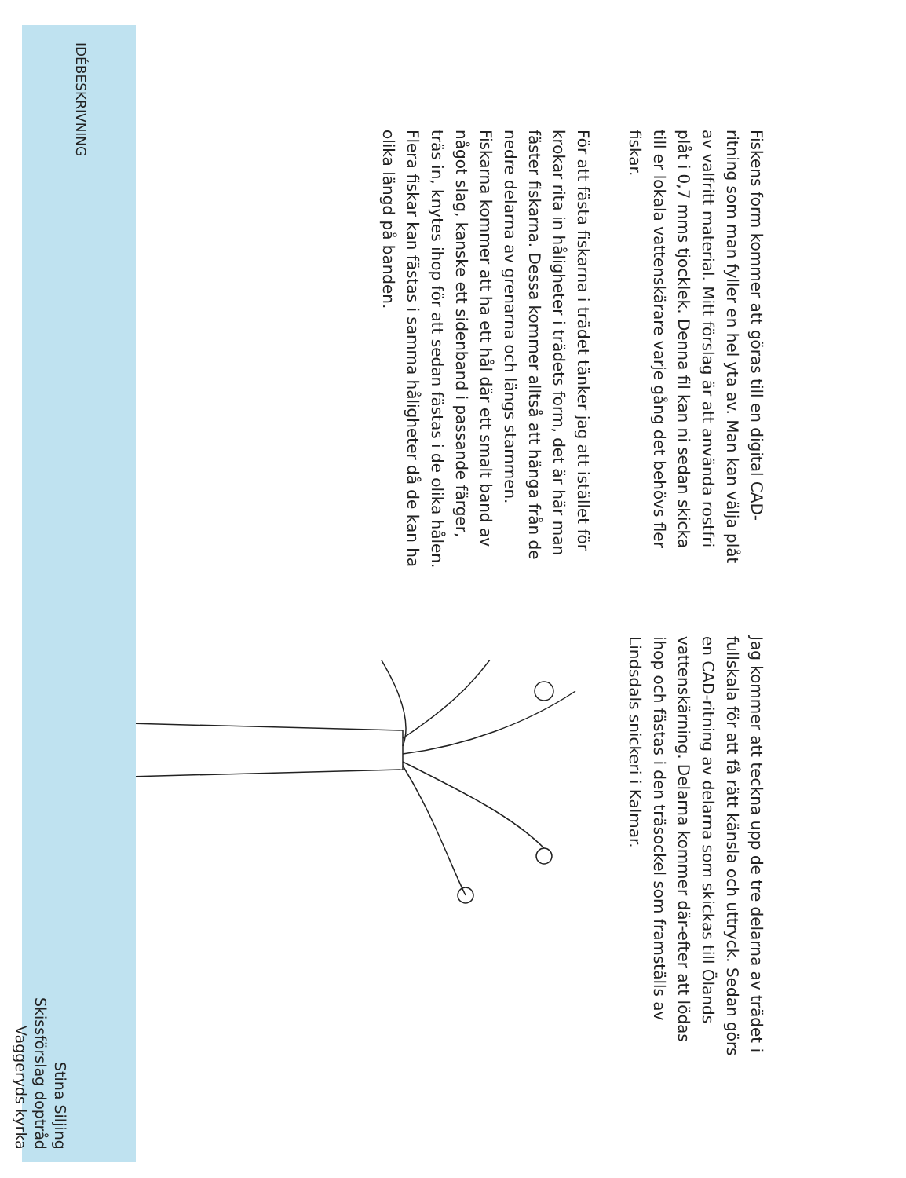IDÉBESKRIVNING
Stina Siljing
Skissförslag doptråd
Vaggeryds kyrka
Fiskens form kommer att göras till en digital CAD-ritning som man fyller en hel yta av. Man kan välja plåt av valfritt material. Mitt förslag är att använda rostfri plåt i 0,7 mms tjocklek. Denna fil kan ni sedan skicka till er lokala vattenskärare varje gång det behövs fler fiskar.
För att fästa fiskarna i trädet tänker jag att istället för krokar rita in håligheter i trädets form, det är här man fäster fiskarna. Dessa kommer alltså att hänga från de nedre delarna av grenarna och längs stammen. Fiskarna kommer att ha ett hål där ett smalt band av något slag, kanske ett sidenband i passande färger, träs in, knytes ihop för att sedan fästas i de olika hålen. Flera fiskar kan fästas i samma håligheter då de kan ha olika längd på banden.
Jag kommer att teckna upp de tre delarna av trädet i fullskala för att få rätt känsla och uttryck. Sedan görs en CAD-ritning av delarna som skickas till Ölands vattenskärning. Delarna kommer där-efter att lödas ihop och fästas i den träsockel som framställs av Lindsdals snickeri i Kalmar.